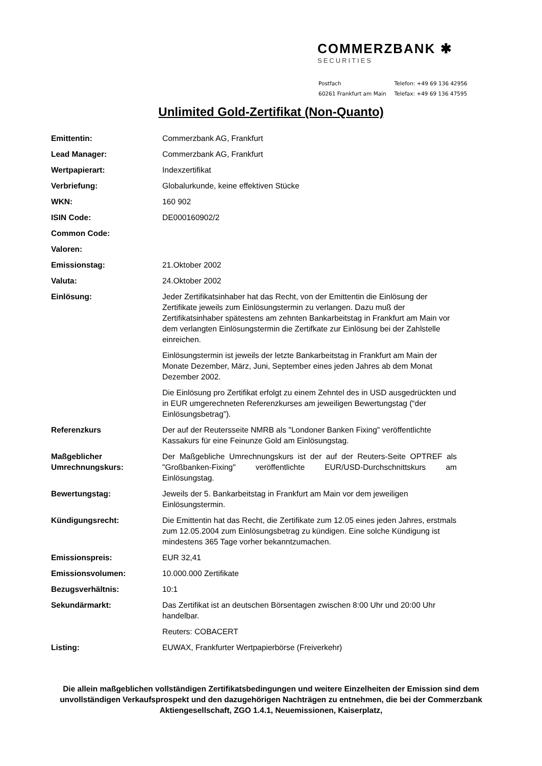COMMERZBANK ✱
SECURITIES
| Postfach | Telefon: +49 69 136 42956 |
| 60261 Frankfurt am Main | Telefax: +49 69 136 47595 |
Unlimited Gold-Zertifikat (Non-Quanto)
| Emittentin: | Commerzbank AG, Frankfurt |
| Lead Manager: | Commerzbank AG, Frankfurt |
| Wertpapierart: | Indexzertifikat |
| Verbriefung: | Globalurkunde, keine effektiven Stücke |
| WKN: | 160 902 |
| ISIN Code: | DE000160902/2 |
| Common Code: | |
| Valoren: | |
| Emissionstag: | 21.Oktober 2002 |
| Valuta: | 24.Oktober 2002 |
| Einlösung: | Jeder Zertifikatsinhaber hat das Recht, von der Emittentin die Einlösung der Zertifikate jeweils zum Einlösungstermin zu verlangen. Dazu muß der Zertifikatsinhaber spätestens am zehnten Bankarbeitstag in Frankfurt am Main vor dem verlangten Einlösungstermin die Zertifkate zur Einlösung bei der Zahlstelle einreichen. Einlösungstermin ist jeweils der letzte Bankarbeitstag in Frankfurt am Main der Monate Dezember, März, Juni, September eines jeden Jahres ab dem Monat Dezember 2002. Die Einlösung pro Zertifikat erfolgt zu einem Zehntel des in USD ausgedrückten und in EUR umgerechneten Referenzkurses am jeweiligen Bewertungstag (“der Einlösungsbetrag”). |
| Referenzkurs | Der auf der Reutersseite NMRB als "Londoner Banken Fixing" veröffentlichte Kassakurs für eine Feinunze Gold am Einlösungstag. |
| Maßgeblicher Umrechnungskurs: | Der Maßgebliche Umrechnungskurs ist der auf der Reuters-Seite OPTREF als "Großbanken-Fixing" veröffentlichte EUR/USD-Durchschnittskurs am Einlösungstag. |
| Bewertungstag: | Jeweils der 5. Bankarbeitstag in Frankfurt am Main vor dem jeweiligen Einlösungstermin. |
| Kündigungsrecht: | Die Emittentin hat das Recht, die Zertifikate zum 12.05 eines jeden Jahres, erstmals zum 12.05.2004 zum Einlösungsbetrag zu kündigen. Eine solche Kündigung ist mindestens 365 Tage vorher bekanntzumachen. |
| Emissionspreis: | EUR 32,41 |
| Emissionsvolumen: | 10.000.000 Zertifikate |
| Bezugsverhältnis: | 10:1 |
| Sekundärmarkt: | Das Zertifikat ist an deutschen Börsentagen zwischen 8:00 Uhr und 20:00 Uhr handelbar. Reuters: COBACERT |
| Listing: | EUWAX, Frankfurter Wertpapierbörse (Freiverkehr) |
Die allein maßgeblichen vollständigen Zertifikatsbedingungen und weitere Einzelheiten der Emission sind dem unvollständigen Verkaufsprospekt und den dazugehörigen Nachträgen zu entnehmen, die bei der Commerzbank Aktiengesellschaft, ZGO 1.4.1, Neuemissionen, Kaiserplatz,